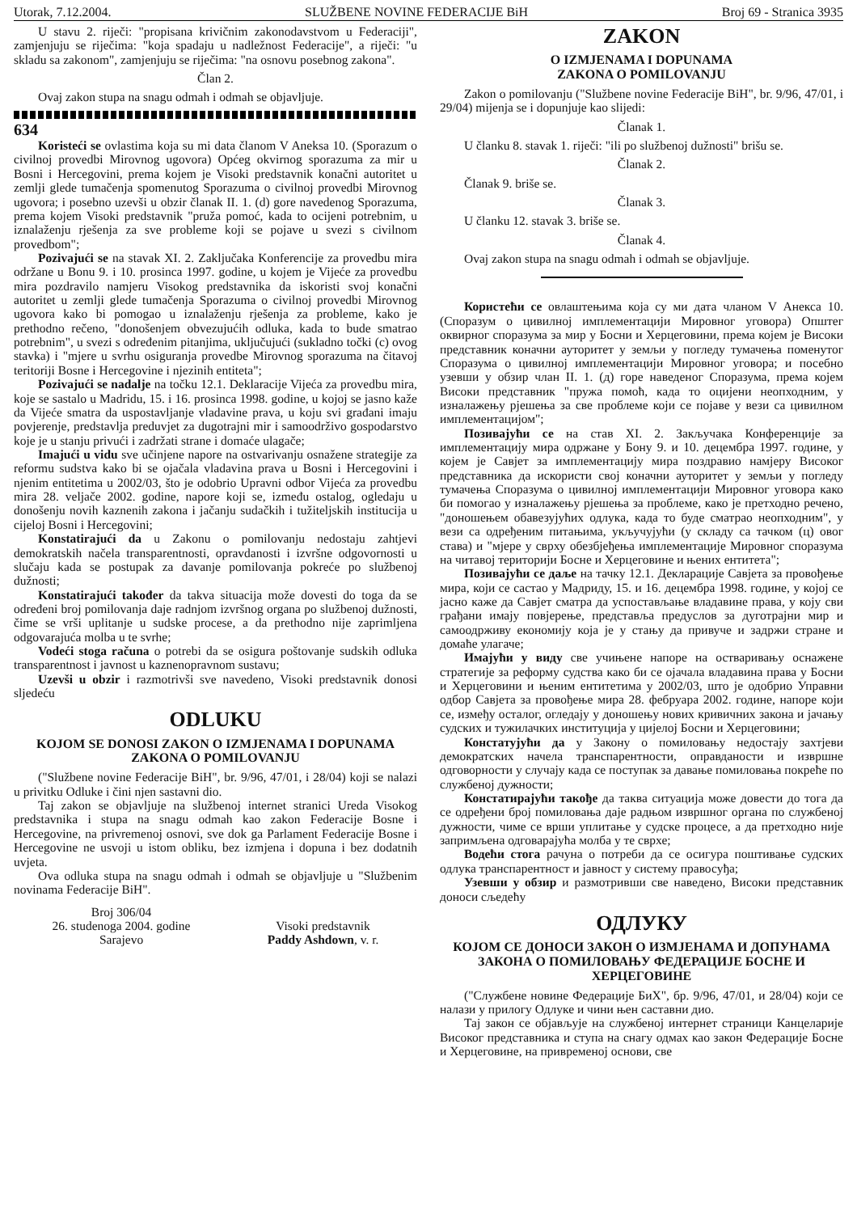Utorak, 7.12.2004. SLUŽBENE NOVINE FEDERACIJE BiH Broj 69 - Stranica 3935
U stavu 2. riječi: "propisana krivičnim zakonodavstvom u Federaciji", zamjenjuju se riječima: "koja spadaju u nadležnost Federacije", a riječi: "u skladu sa zakonom", zamjenjuju se riječima: "na osnovu posebnog zakona".
Član 2.
Ovaj zakon stupa na snagu odmah i odmah se objavljuje.
634
Koristeći se ovlastima koja su mi data članom V Aneksa 10. (Sporazum o civilnoj provedbi Mirovnog ugovora) Općeg okvirnog sporazuma za mir u Bosni i Hercegovini, prema kojem je Visoki predstavnik konačni autoritet u zemlji glede tumačenja spomenutog Sporazuma o civilnoj provedbi Mirovnog ugovora; i posebno uzevši u obzir članak II. 1. (d) gore navedenog Sporazuma, prema kojem Visoki predstavnik "pruža pomoć, kada to ocijeni potrebnim, u iznalaženju rješenja za sve probleme koji se pojave u svezi s civilnom provedbom";
Pozivajući se na stavak XI. 2. Zaključaka Konferencije za provedbu mira održane u Bonu 9. i 10. prosinca 1997. godine, u kojem je Vijeće za provedbu mira pozdravilo namjeru Visokog predstavnika da iskoristi svoj konačni autoritet u zemlji glede tumačenja Sporazuma o civilnoj provedbi Mirovnog ugovora kako bi pomogao u iznalaženju rješenja za probleme, kako je prethodno rečeno, "donošenjem obvezujućih odluka, kada to bude smatrao potrebnim", u svezi s određenim pitanjima, uključujući (sukladno točki (c) ovog stavka) i "mjere u svrhu osiguranja provedbe Mirovnog sporazuma na čitavoj teritoriji Bosne i Hercegovine i njezinih entiteta";
Pozivajući se nadalje na točku 12.1. Deklaracije Vijeća za provedbu mira, koje se sastalo u Madridu, 15. i 16. prosinca 1998. godine, u kojoj se jasno kaže da Vijeće smatra da uspostavljanje vladavine prava, u koju svi građani imaju povjerenje, predstavlja preduvjet za dugotrajni mir i samoodrživo gospodarstvo koje je u stanju privući i zadržati strane i domaće ulagače;
Imajući u vidu sve učinjene napore na ostvarivanju osnažene strategije za reformu sudstva kako bi se ojačala vladavina prava u Bosni i Hercegovini i njenim entitetima u 2002/03, što je odobrio Upravni odbor Vijeća za provedbu mira 28. veljače 2002. godine, napore koji se, između ostalog, ogledaju u donošenju novih kaznenih zakona i jačanju sudačkih i tužiteljskih institucija u cijeloj Bosni i Hercegovini;
Konstatirajući da u Zakonu o pomilovanju nedostaju zahtjevi demokratskih načela transparentnosti, opravdanosti i izvršne odgovornosti u slučaju kada se postupak za davanje pomilovanja pokreće po službenoj dužnosti;
Konstatirajući također da takva situacija može dovesti do toga da se određeni broj pomilovanja daje radnjom izvršnog organa po službenoj dužnosti, čime se vrši uplitanje u sudske procese, a da prethodno nije zaprimljena odgovarajuća molba u te svrhe;
Vodeći stoga računa o potrebi da se osigura poštovanje sudskih odluka transparentnost i javnost u kaznenopravnom sustavu;
Uzevši u obzir i razmotrivši sve navedeno, Visoki predstavnik donosi sljedeću
ODLUKU
KOJOM SE DONOSI ZAKON O IZMJENAMA I DOPUNAMA ZAKONA O POMILOVANJU
("Službene novine Federacije BiH", br. 9/96, 47/01, i 28/04) koji se nalazi u privitku Odluke i čini njen sastavni dio.
Taj zakon se objavljuje na službenoj internet stranici Ureda Visokog predstavnika i stupa na snagu odmah kao zakon Federacije Bosne i Hercegovine, na privremenoj osnovi, sve dok ga Parlament Federacije Bosne i Hercegovine ne usvoji u istom obliku, bez izmjena i dopuna i bez dodatnih uvjeta.
Ova odluka stupa na snagu odmah i odmah se objavljuje u "Službenim novinama Federacije BiH".
Broj 306/04
26. studenoga 2004. godine
Sarajevo
Visoki predstavnik
Paddy Ashdown, v. r.
ZAKON
O IZMJENAMA I DOPUNAMA
ZAKONA O POMILOVANJU
Zakon o pomilovanju ("Službene novine Federacije BiH", br. 9/96, 47/01, i 29/04) mijenja se i dopunjuje kao slijedi:
Članak 1.
U članku 8. stavak 1. riječi: "ili po službenoj dužnosti" brišu se.
Članak 2.
Članak 9. briše se.
Članak 3.
U članku 12. stavak 3. briše se.
Članak 4.
Ovaj zakon stupa na snagu odmah i odmah se objavljuje.
Користећи се овлаштењима која су ми дата чланом V Анекса 10. (Споразум о цивилној имплементацији Мировног уговора) Општег оквирног споразума за мир у Босни и Херцеговини, према којем је Високи представник коначни ауторитет у земљи у погледу тумачења поменутог Споразума о цивилној имплементацији Мировног уговора; и посебно узевши у обзир члан II. 1. (д) горе наведеног Споразума, према којем Високи представник "пружа помоћ, када то оцијени неопходним, у изналажењу рјешења за све проблеме који се појаве у вези са цивилном имплементацијом";
Позивајући се на став XI. 2. Закључака Конференције за имплементацију мира одржане у Бону 9. и 10. децембра 1997. године, у којем је Савјет за имплементацију мира поздравио намјеру Високог представника да искористи свој коначни ауторитет у земљи у погледу тумачења Споразума о цивилној имплементацији Мировног уговора како би помогао у изналажењу рјешења за проблеме, како је претходно речено, "доношењем обавезујућих одлука, када то буде сматрао неопходним", у вези са одређеним питањима, укључујући (у складу са тачком (ц) овог става) и "мјере у сврху обезбјеђења имплементације Мировног споразума на читавој територији Босне и Херцеговине и њених ентитета";
Позивајући се даље на тачку 12.1. Декларације Савјета за провођење мира, који се састао у Мадриду, 15. и 16. децембра 1998. године, у којој се јасно каже да Савјет сматра да успостављање владавине права, у коју сви грађани имају повјерење, представља предуслов за дуготрајни мир и самоодрживу економију која је у стању да привуче и задржи стране и домаће улагаче;
Имајући у виду све учињене напоре на остваривању оснажене стратегије за реформу судства како би се ојачала владавина права у Босни и Херцеговини и њеним ентитетима у 2002/03, што је одобрио Управни одбор Савјета за провођење мира 28. фебруара 2002. године, напоре који се, између осталог, огледају у доношењу нових кривичних закона и јачању судских и тужилачких институција у цијелој Босни и Херцеговини;
Констатујући да у Закону о помиловању недостају захтјеви демократских начела транспарентности, оправданости и извршне одговорности у случају када се поступак за давање помиловања покреће по службеној дужности;
Констатирајући такође да таква ситуација може довести до тога да се одређени број помиловања даје радњом извршног органа по службеној дужности, чиме се врши уплитање у судске процесе, а да претходно није запримљена одговарајућа молба у те сврхе;
Водећи стога рачуна о потреби да се осигура поштивање судских одлука транспарентност и јавност у систему правосуђа;
Узевши у обзир и размотривши све наведено, Високи представник доноси сљедећу
ОДЛУКУ
КОЈОМ СЕ ДОНОСИ ЗАКОН О ИЗМЈЕНАМА И ДОПУНАМА ЗАКОНА О ПОМИЛОВАЊУ ФЕДЕРАЦИЈЕ БОСНЕ И ХЕРЦЕГОВИНЕ
("Службене новине Федерације БиХ", бр. 9/96, 47/01, и 28/04) који се налази у прилогу Одлуке и чини њен саставни дио.
Тај закон се објављује на службеној интернет страници Канцеларије Високог представника и ступа на снагу одмах као закон Федерације Босне и Херцеговине, на привременој основи, све